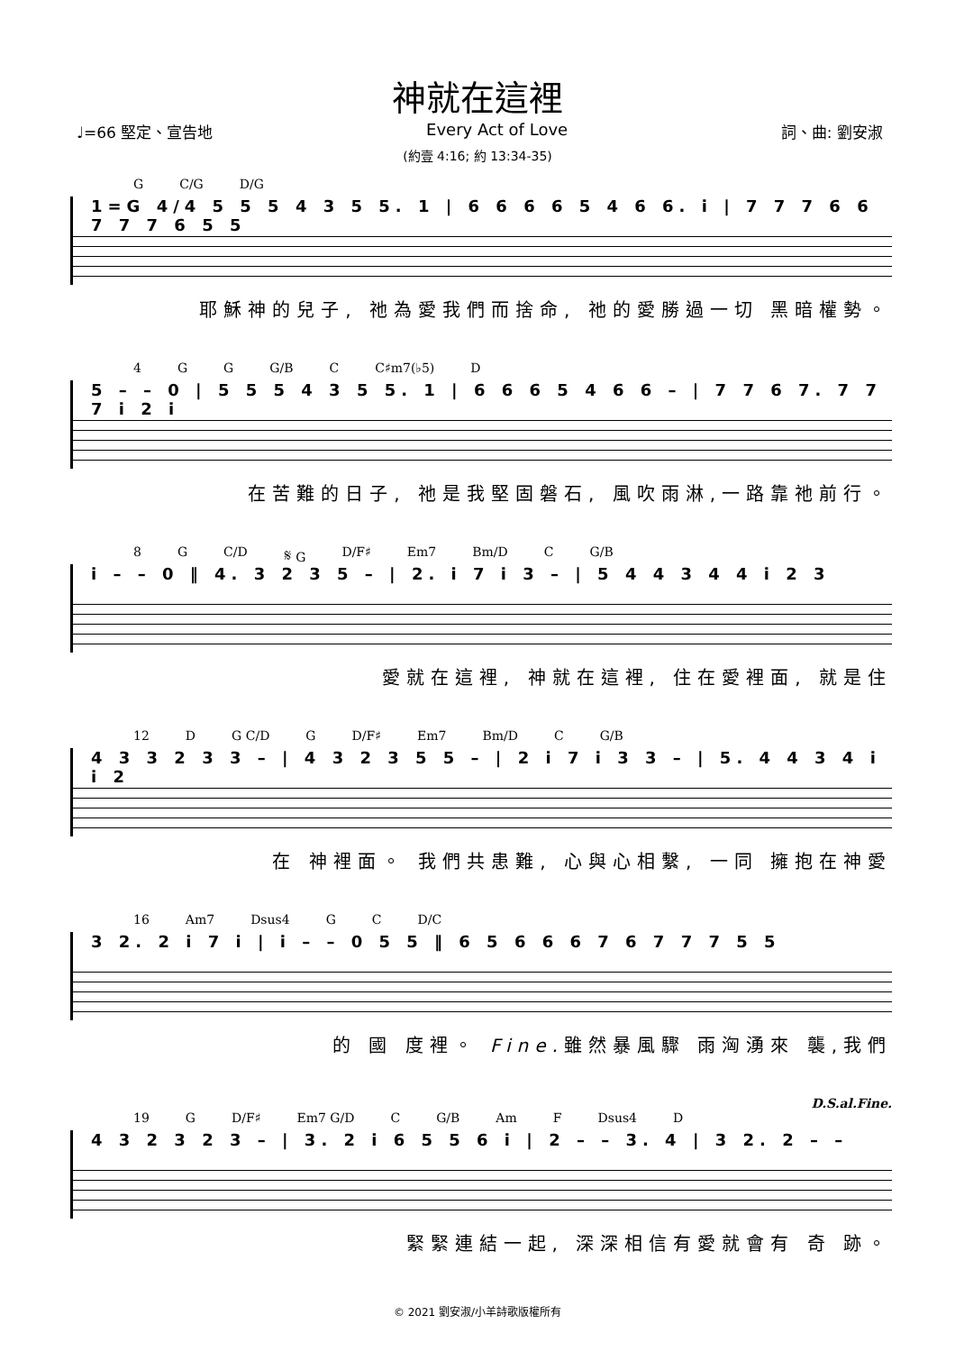神就在這裡
♩=66 堅定、宣告地 Every Act of Love 詞、曲: 劉安淑
(約壹 4:16; 約 13:34-35)
G C/G D/G
1=G 4/4 5 5 5 4 3 5 5. 1 | 6 6 6 6 5 4 6 6. i | 7 7 7 6 6 7 7 7 6 5 5
耶穌神的兒子, 祂為愛我們而捨命, 祂的愛勝過一切 黑暗權勢。
4 G G G/B C C♯m7(♭5) D
5 – – 0 | 5 5 5 4 3 5 5. 1 | 6 6 6 5 4 6 6 – | 7 7 6 7. 7 7 7 i 2 i
在苦難的日子, 祂是我堅固磐石, 風吹雨淋,一路靠祂前行。
8 G C/D 𝄋 G D/F♯ Em7 Bm/D C G/B
i – – 0 ‖ 4. 3 2 3 5 – | 2. i 7 i 3 – | 5 4 4 3 4 4 i 2 3
愛就在這裡, 神就在這裡, 住在愛裡面, 就是住
12 D G C/D G D/F♯ Em7 Bm/D C G/B
4 3 3 2 3 3 – | 4 3 2 3 5 5 – | 2 i 7 i 3 3 – | 5. 4 4 3 4 i i 2
在 神裡面。 我們共患難, 心與心相繫, 一同 擁抱在神愛
16 Am7 Dsus4 G C D/C
3 2. 2 i 7 i | i – – 0 5 5 ‖ 6 5 6 6 6 7 6 7 7 7 5 5
的 國 度裡。 Fine. 雖然暴風驟 雨洶湧來 襲,我們
D.S.al.Fine.
19 G D/F♯ Em7 G/D C G/B Am F Dsus4 D
4 3 2 3 2 3 – | 3. 2 i 6 5 5 6 i | 2 – – 3. 4 | 3 2. 2 – –
緊緊連結一起, 深深相信有愛就會有 奇 跡。
© 2021 劉安淑/小羊詩歌版權所有